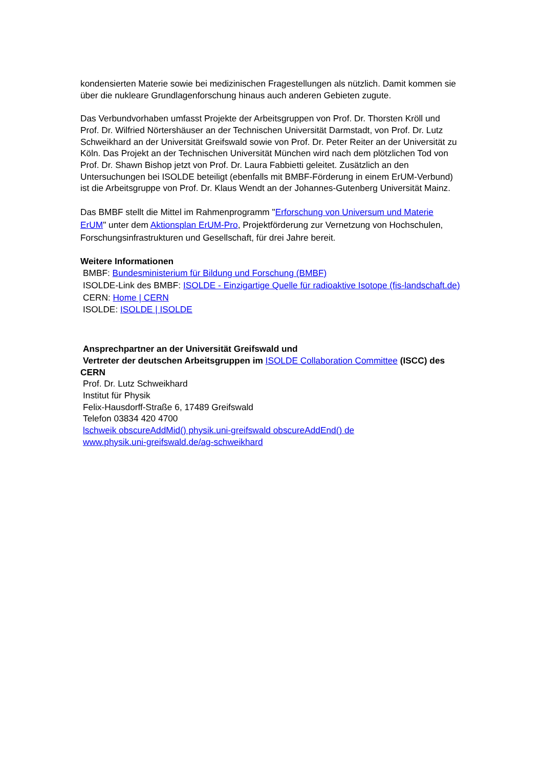kondensierten Materie sowie bei medizinischen Fragestellungen als nützlich. Damit kommen sie über die nukleare Grundlagenforschung hinaus auch anderen Gebieten zugute.
Das Verbundvorhaben umfasst Projekte der Arbeitsgruppen von Prof. Dr. Thorsten Kröll und Prof. Dr. Wilfried Nörtershäuser an der Technischen Universität Darmstadt, von Prof. Dr. Lutz Schweikhard an der Universität Greifswald sowie von Prof. Dr. Peter Reiter an der Universität zu Köln. Das Projekt an der Technischen Universität München wird nach dem plötzlichen Tod von Prof. Dr. Shawn Bishop jetzt von Prof. Dr. Laura Fabbietti geleitet. Zusätzlich an den Untersuchungen bei ISOLDE beteiligt (ebenfalls mit BMBF-Förderung in einem ErUM-Verbund) ist die Arbeitsgruppe von Prof. Dr. Klaus Wendt an der Johannes-Gutenberg Universität Mainz.
Das BMBF stellt die Mittel im Rahmenprogramm "Erforschung von Universum und Materie ErUM" unter dem Aktionsplan ErUM-Pro, Projektförderung zur Vernetzung von Hochschulen, Forschungsinfrastrukturen und Gesellschaft, für drei Jahre bereit.
Weitere Informationen
BMBF: Bundesministerium für Bildung und Forschung (BMBF)
ISOLDE-Link des BMBF: ISOLDE - Einzigartige Quelle für radioaktive Isotope (fis-landschaft.de)
CERN: Home | CERN
ISOLDE: ISOLDE | ISOLDE
Ansprechpartner an der Universität Greifswald und
Vertreter der deutschen Arbeitsgruppen im ISOLDE Collaboration Committee (ISCC) des CERN
Prof. Dr. Lutz Schweikhard
Institut für Physik
Felix-Hausdorff-Straße 6, 17489 Greifswald
Telefon 03834 420 4700
lschweik obscureAddMid() physik.uni-greifswald obscureAddEnd() de
www.physik.uni-greifswald.de/ag-schweikhard